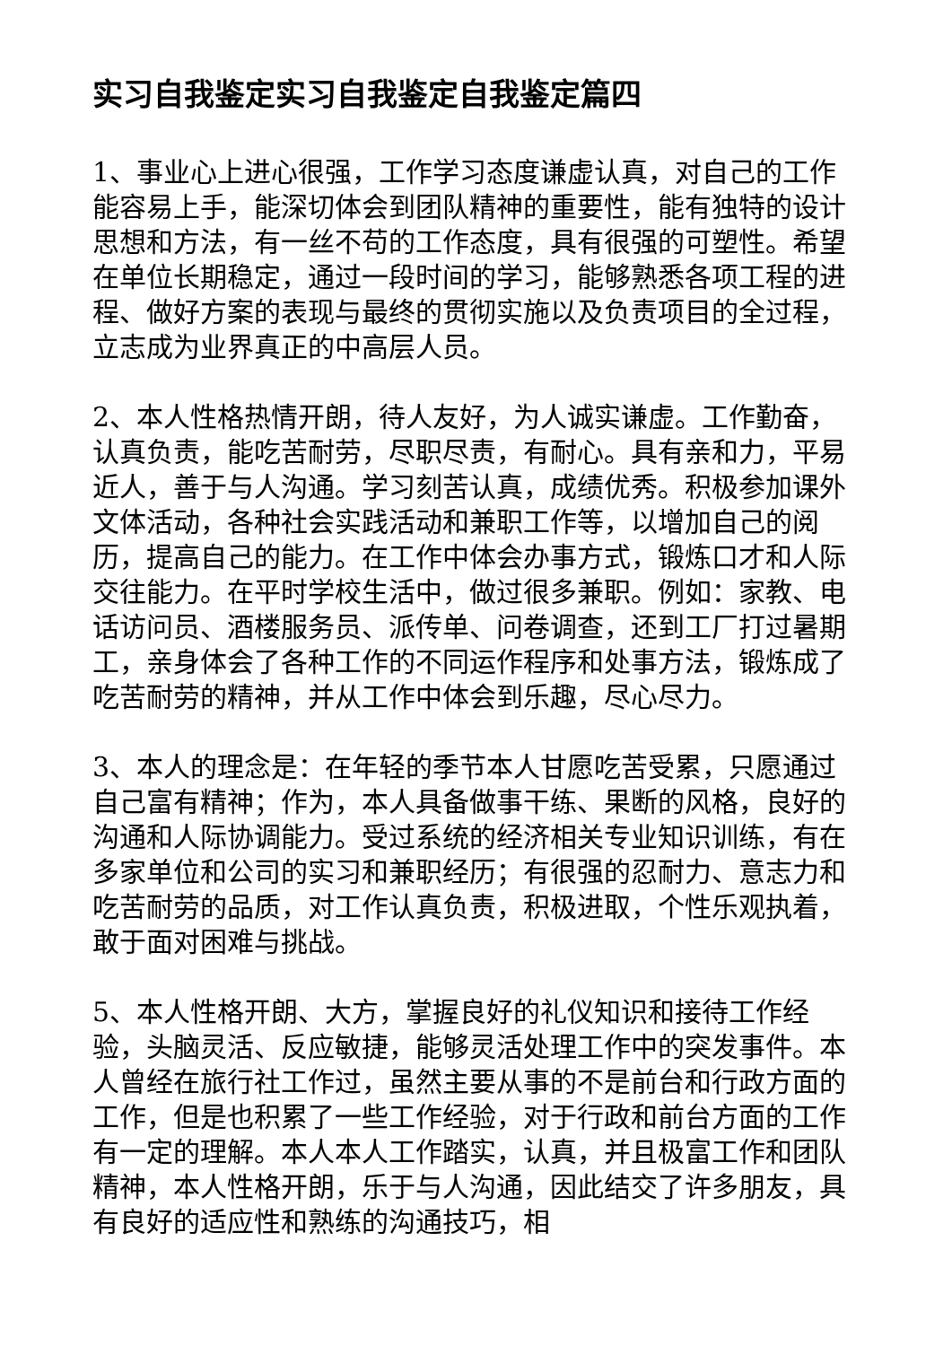实习自我鉴定实习自我鉴定自我鉴定篇四
1、事业心上进心很强，工作学习态度谦虚认真，对自己的工作能容易上手，能深切体会到团队精神的重要性，能有独特的设计思想和方法，有一丝不苟的工作态度，具有很强的可塑性。希望在单位长期稳定，通过一段时间的学习，能够熟悉各项工程的进程、做好方案的表现与最终的贯彻实施以及负责项目的全过程，立志成为业界真正的中高层人员。
2、本人性格热情开朗，待人友好，为人诚实谦虚。工作勤奋，认真负责，能吃苦耐劳，尽职尽责，有耐心。具有亲和力，平易近人，善于与人沟通。学习刻苦认真，成绩优秀。积极参加课外文体活动，各种社会实践活动和兼职工作等，以增加自己的阅历，提高自己的能力。在工作中体会办事方式，锻炼口才和人际交往能力。在平时学校生活中，做过很多兼职。例如：家教、电话访问员、酒楼服务员、派传单、问卷调查，还到工厂打过暑期工，亲身体会了各种工作的不同运作程序和处事方法，锻炼成了吃苦耐劳的精神，并从工作中体会到乐趣，尽心尽力。
3、本人的理念是：在年轻的季节本人甘愿吃苦受累，只愿通过自己富有精神；作为，本人具备做事干练、果断的风格，良好的沟通和人际协调能力。受过系统的经济相关专业知识训练，有在多家单位和公司的实习和兼职经历；有很强的忍耐力、意志力和吃苦耐劳的品质，对工作认真负责，积极进取，个性乐观执着，敢于面对困难与挑战。
5、本人性格开朗、大方，掌握良好的礼仪知识和接待工作经验，头脑灵活、反应敏捷，能够灵活处理工作中的突发事件。本人曾经在旅行社工作过，虽然主要从事的不是前台和行政方面的工作，但是也积累了一些工作经验，对于行政和前台方面的工作有一定的理解。本人本人工作踏实，认真，并且极富工作和团队精神，本人性格开朗，乐于与人沟通，因此结交了许多朋友，具有良好的适应性和熟练的沟通技巧，相